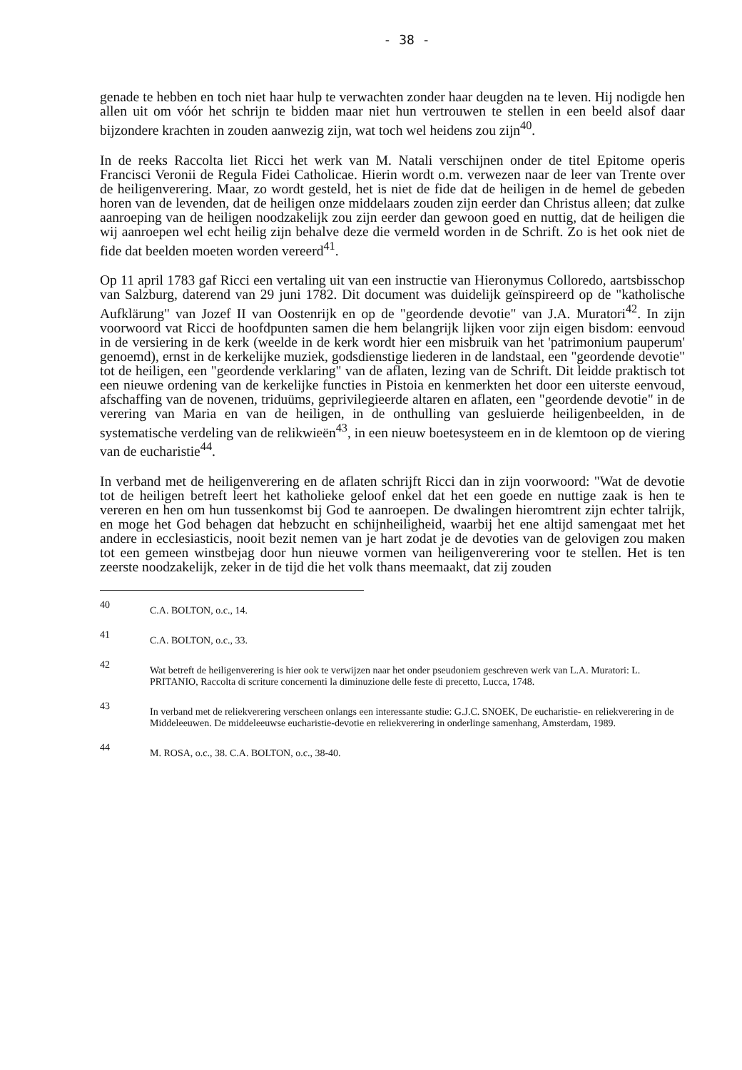- 38 -
genade te hebben en toch niet haar hulp te verwachten zonder haar deugden na te leven. Hij nodigde hen allen uit om vóór het schrijn te bidden maar niet hun vertrouwen te stellen in een beeld alsof daar bijzondere krachten in zouden aanwezig zijn, wat toch wel heidens zou zijn<sup>40</sup>.
In de reeks Raccolta liet Ricci het werk van M. Natali verschijnen onder de titel Epitome operis Francisci Veronii de Regula Fidei Catholicae. Hierin wordt o.m. verwezen naar de leer van Trente over de heiligenverering. Maar, zo wordt gesteld, het is niet de fide dat de heiligen in de hemel de gebeden horen van de levenden, dat de heiligen onze middelaars zouden zijn eerder dan Christus alleen; dat zulke aanroeping van de heiligen noodzakelijk zou zijn eerder dan gewoon goed en nuttig, dat de heiligen die wij aanroepen wel echt heilig zijn behalve deze die vermeld worden in de Schrift. Zo is het ook niet de fide dat beelden moeten worden vereerd<sup>41</sup>.
Op 11 april 1783 gaf Ricci een vertaling uit van een instructie van Hieronymus Colloredo, aartsbisschop van Salzburg, daterend van 29 juni 1782. Dit document was duidelijk geïnspireerd op de "katholische Aufklärung" van Jozef II van Oostenrijk en op de "geordende devotie" van J.A. Muratori<sup>42</sup>. In zijn voorwoord vat Ricci de hoofdpunten samen die hem belangrijk lijken voor zijn eigen bisdom: eenvoud in de versiering in de kerk (weelde in de kerk wordt hier een misbruik van het 'patrimonium pauperum' genoemd), ernst in de kerkelijke muziek, godsdienstige liederen in de landstaal, een "geordende devotie" tot de heiligen, een "geordende verklaring" van de aflaten, lezing van de Schrift. Dit leidde praktisch tot een nieuwe ordening van de kerkelijke functies in Pistoia en kenmerkten het door een uiterste eenvoud, afschaffing van de novenen, triduüms, geprivilegieerde altaren en aflaten, een "geordende devotie" in de verering van Maria en van de heiligen, in de onthulling van gesluierde heiligenbeelden, in de systematische verdeling van de relikwieën<sup>43</sup>, in een nieuw boetesysteem en in de klemtoon op de viering van de eucharistie<sup>44</sup>.
In verband met de heiligenverering en de aflaten schrijft Ricci dan in zijn voorwoord: "Wat de devotie tot de heiligen betreft leert het katholieke geloof enkel dat het een goede en nuttige zaak is hen te vereren en hen om hun tussenkomst bij God te aanroepen. De dwalingen hieromtrent zijn echter talrijk, en moge het God behagen dat hebzucht en schijnheiligheid, waarbij het ene altijd samengaat met het andere in ecclesiasticis, nooit bezit nemen van je hart zodat je de devoties van de gelovigen zou maken tot een gemeen winstbejag door hun nieuwe vormen van heiligenverering voor te stellen. Het is ten zeerste noodzakelijk, zeker in de tijd die het volk thans meemaakt, dat zij zouden
40 C.A. BOLTON, o.c., 14.
41 C.A. BOLTON, o.c., 33.
42 Wat betreft de heiligenverering is hier ook te verwijzen naar het onder pseudoniem geschreven werk van L.A. Muratori: L. PRITANIO, Raccolta di scriture concernenti la diminuzione delle feste di precetto, Lucca, 1748.
43 In verband met de reliekverering verscheen onlangs een interessante studie: G.J.C. SNOEK, De eucharistie- en reliekverering in de Middeleeuwen. De middeleeuwse eucharistie-devotie en reliekverering in onderlinge samenhang, Amsterdam, 1989.
44 M. ROSA, o.c., 38. C.A. BOLTON, o.c., 38-40.